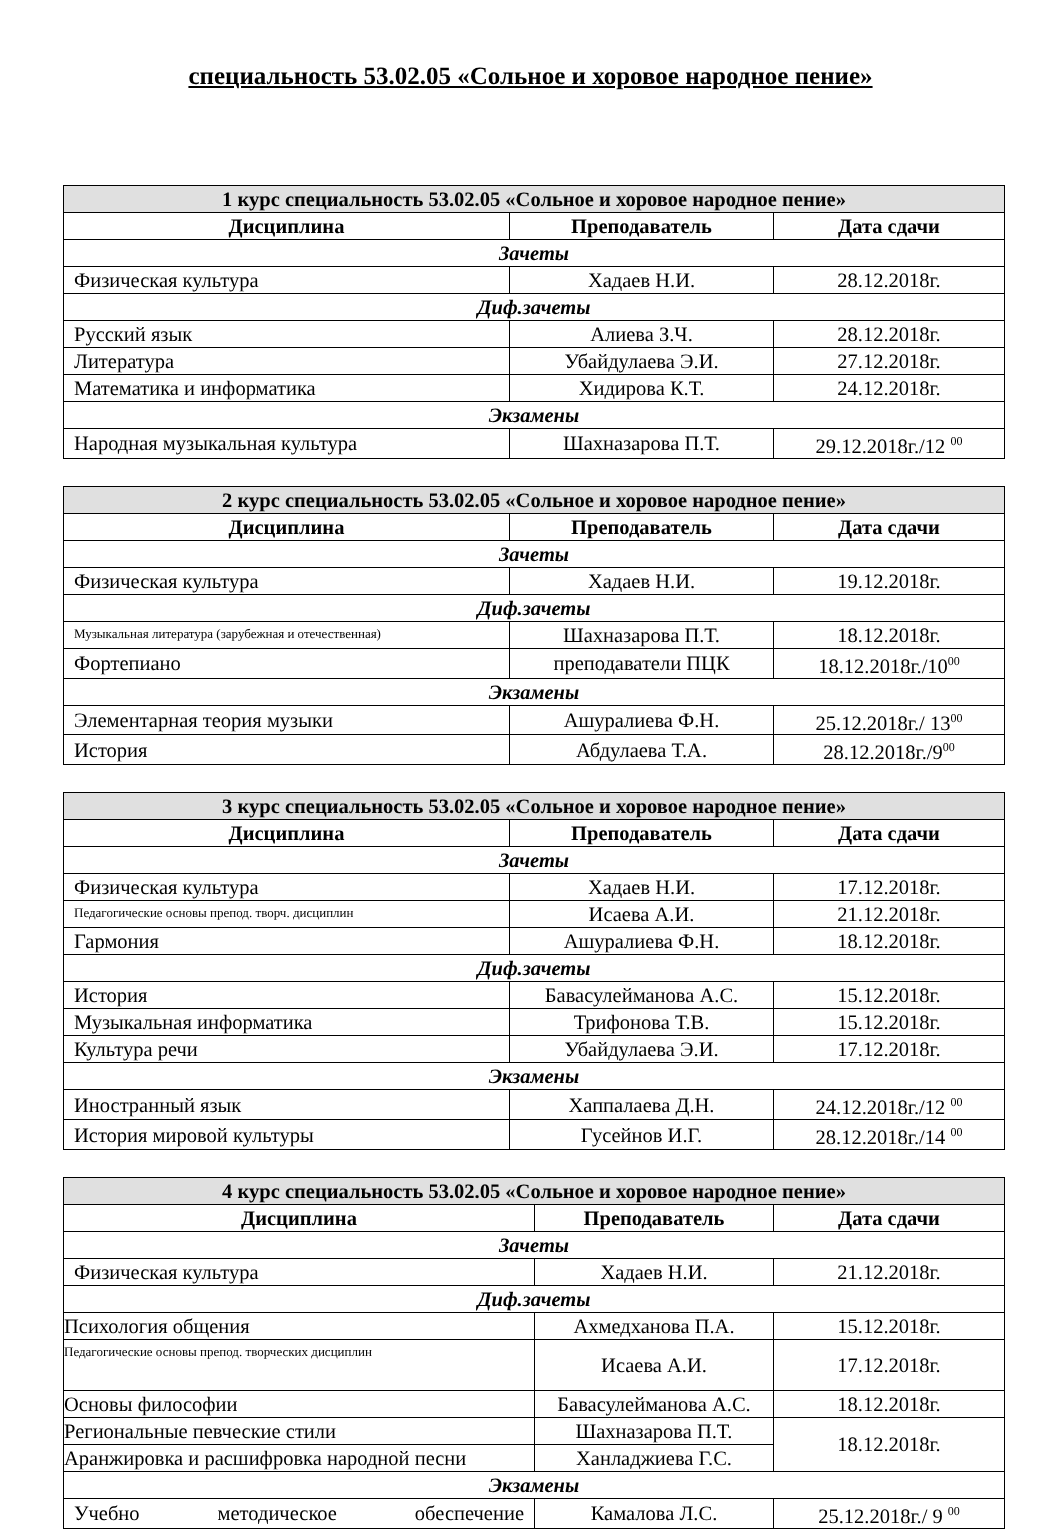специальность 53.02.05 «Сольное и хоровое народное пение»
| 1 курс специальность 53.02.05 «Сольное и хоровое народное пение» | | |
| Дисциплина | Преподаватель | Дата сдачи |
| Зачеты | | |
| Физическая культура | Хадаев Н.И. | 28.12.2018г. |
| Диф.зачеты | | |
| Русский язык | Алиева З.Ч. | 28.12.2018г. |
| Литература | Убайдулаева Э.И. | 27.12.2018г. |
| Математика и информатика | Хидирова К.Т. | 24.12.2018г. |
| Экзамены | | |
| Народная музыкальная культура | Шахназарова П.Т. | 29.12.2018г./12 <sup>00</sup> |
| 2 курс специальность 53.02.05 «Сольное и хоровое народное пение» | | |
| Дисциплина | Преподаватель | Дата сдачи |
| Зачеты | | |
| Физическая культура | Хадаев Н.И. | 19.12.2018г. |
| Диф.зачеты | | |
| Музыкальная литература (зарубежная и отечественная) | Шахназарова П.Т. | 18.12.2018г. |
| Фортепиано | преподаватели ПЦК | 18.12.2018г./10<sup>00</sup> |
| Экзамены | | |
| Элементарная теория музыки | Ашуралиева Ф.Н. | 25.12.2018г./ 13<sup>00</sup> |
| История | Абдулаева Т.А. | 28.12.2018г./9<sup>00</sup> |
| 3 курс специальность 53.02.05 «Сольное и хоровое народное пение» | | |
| Дисциплина | Преподаватель | Дата сдачи |
| Зачеты | | |
| Физическая культура | Хадаев Н.И. | 17.12.2018г. |
| Педагогические основы препод. творч. дисциплин | Исаева А.И. | 21.12.2018г. |
| Гармония | Ашуралиева Ф.Н. | 18.12.2018г. |
| Диф.зачеты | | |
| История | Бавасулейманова А.С. | 15.12.2018г. |
| Музыкальная информатика | Трифонова Т.В. | 15.12.2018г. |
| Культура речи | Убайдулаева Э.И. | 17.12.2018г. |
| Экзамены | | |
| Иностранный язык | Хаппалаева Д.Н. | 24.12.2018г./12 <sup>00</sup> |
| История мировой культуры | Гусейнов И.Г. | 28.12.2018г./14 <sup>00</sup> |
| 4 курс специальность 53.02.05 «Сольное и хоровое народное пение» | | |
| Дисциплина | Преподаватель | Дата сдачи |
| Зачеты | | |
| Физическая культура | Хадаев Н.И. | 21.12.2018г. |
| Диф.зачеты | | |
| Психология общения | Ахмедханова П.А. | 15.12.2018г. |
| Педагогические основы препод. творческих дисциплин | Исаева А.И. | 17.12.2018г. |
| Основы философии | Бавасулейманова А.С. | 18.12.2018г. |
| Региональные певческие стили | Шахназарова П.Т. | 18.12.2018г. |
| Аранжировка и расшифровка народной песни | Ханладжиева Г.С. | |
| Экзамены | | |
| Учебно методическое обеспечение | Камалова Л.С. | 25.12.2018г./ 9 <sup>00</sup> |